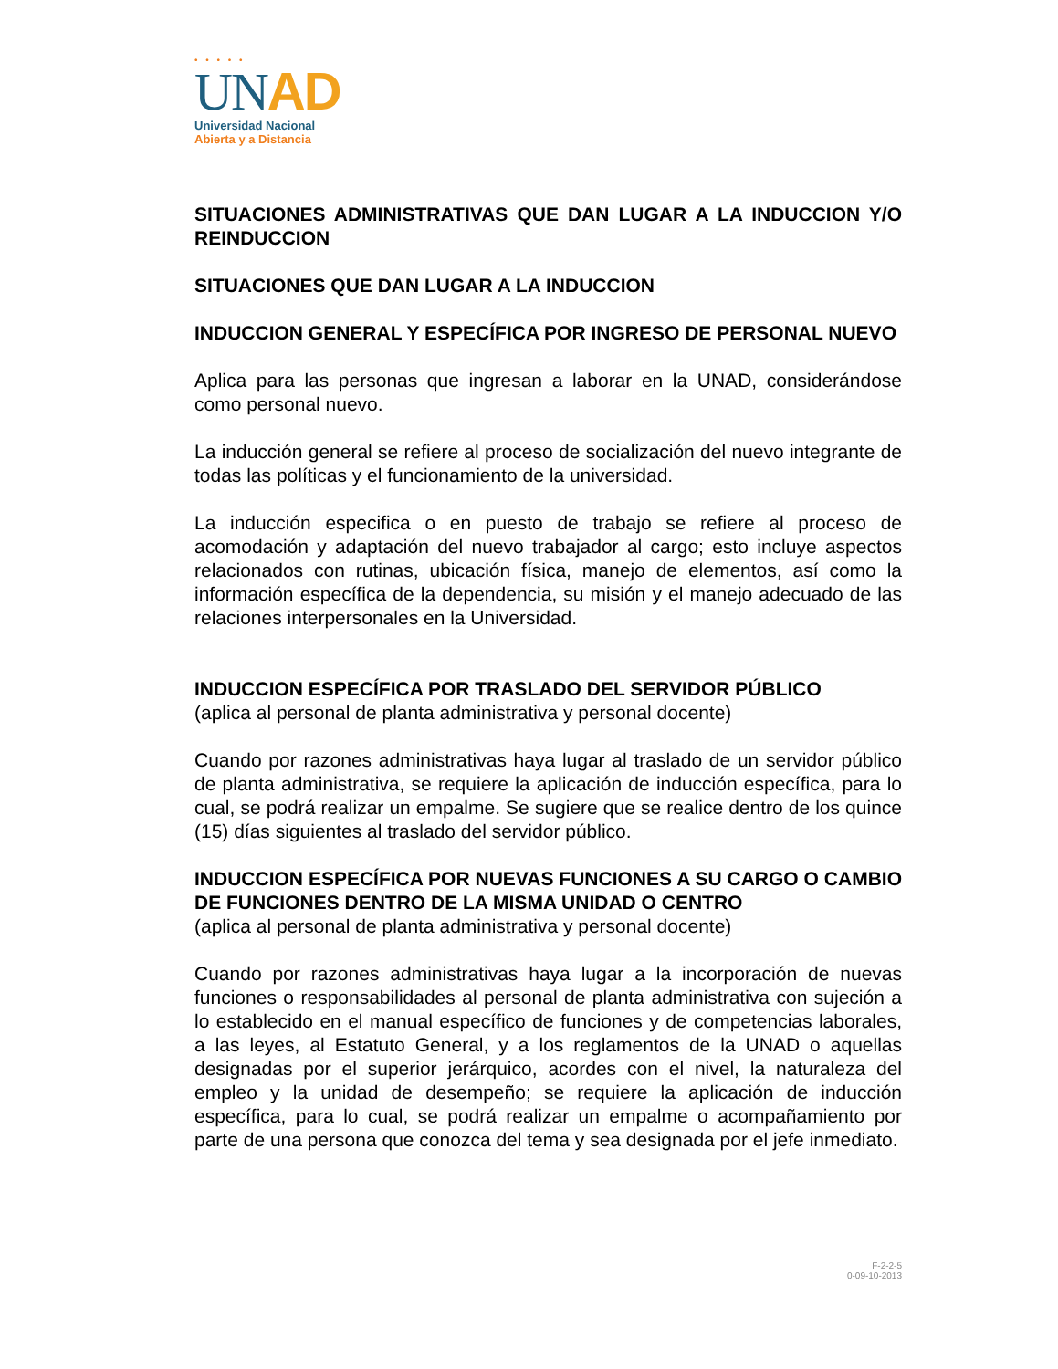• • • • •
UN AD
Universidad Nacional
Abierta y a Distancia
SITUACIONES ADMINISTRATIVAS QUE DAN LUGAR A LA INDUCCION Y/O REINDUCCION
SITUACIONES QUE DAN LUGAR A LA INDUCCION
INDUCCION GENERAL Y ESPECÍFICA POR INGRESO DE PERSONAL NUEVO
Aplica para las personas que ingresan a laborar en la UNAD, considerándose como personal nuevo.
La inducción general se refiere al proceso de socialización del nuevo integrante de todas las políticas y el funcionamiento de la universidad.
La inducción especifica o en puesto de trabajo se refiere al proceso de acomodación y adaptación del nuevo trabajador al cargo; esto incluye aspectos relacionados con rutinas, ubicación física, manejo de elementos, así como la información específica de la dependencia, su misión y el manejo adecuado de las relaciones interpersonales en la Universidad.
INDUCCION ESPECÍFICA POR TRASLADO DEL SERVIDOR PÚBLICO
(aplica al personal de planta administrativa y personal docente)
Cuando por razones administrativas haya lugar al traslado de un servidor público de planta administrativa, se requiere la aplicación de inducción específica, para lo cual, se podrá realizar un empalme. Se sugiere que se realice dentro de los quince (15) días siguientes al traslado del servidor público.
INDUCCION ESPECÍFICA POR NUEVAS FUNCIONES A SU CARGO O CAMBIO DE FUNCIONES DENTRO DE LA MISMA UNIDAD O CENTRO
(aplica al personal de planta administrativa y personal docente)
Cuando por razones administrativas haya lugar a la incorporación de nuevas funciones o responsabilidades al personal de planta administrativa con sujeción a lo establecido en el manual específico de funciones y de competencias laborales, a las leyes, al Estatuto General, y a los reglamentos de la UNAD o aquellas designadas por el superior jerárquico, acordes con el nivel, la naturaleza del empleo y la unidad de desempeño; se requiere la aplicación de inducción específica, para lo cual, se podrá realizar un empalme o acompañamiento por parte de una persona que conozca del tema y sea designada por el jefe inmediato.
F-2-2-5
0-09-10-2013